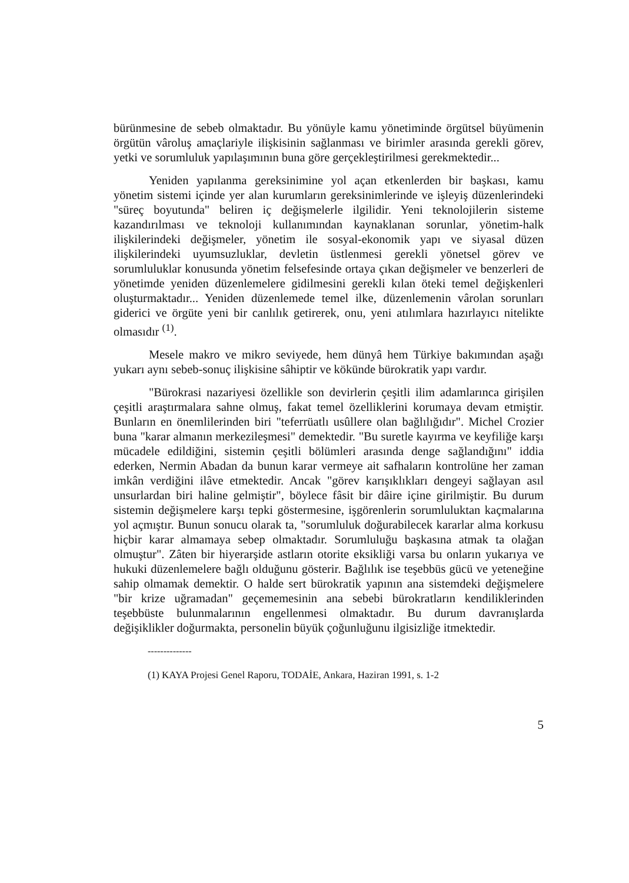bürünmesine de sebeb olmaktadır. Bu yönüyle kamu yönetiminde örgütsel büyümenin örgütün vâroluş amaçlariyle ilişkisinin sağlanması ve birimler arasında gerekli görev, yetki ve sorumluluk yapılaşımının buna göre gerçekleştirilmesi gerekmektedir...
Yeniden yapılanma gereksinimine yol açan etkenlerden bir başkası, kamu yönetim sistemi içinde yer alan kurumların gereksinimlerinde ve işleyiş düzenlerindeki "süreç boyutunda" beliren iç değişmelerle ilgilidir. Yeni teknolojilerin sisteme kazandırılması ve teknoloji kullanımından kaynaklanan sorunlar, yönetim-halk ilişkilerindeki değişmeler, yönetim ile sosyal-ekonomik yapı ve siyasal düzen ilişkilerindeki uyumsuzluklar, devletin üstlenmesi gerekli yönetsel görev ve sorumluluklar konusunda yönetim felsefesinde ortaya çıkan değişmeler ve benzerleri de yönetimde yeniden düzenlemelere gidilmesini gerekli kılan öteki temel değişkenleri oluşturmaktadır... Yeniden düzenlemede temel ilke, düzenlemenin vârolan sorunları giderici ve örgüte yeni bir canlılık getirerek, onu, yeni atılımlara hazırlayıcı nitelikte olmasıdır <sup>(1)</sup>.
Mesele makro ve mikro seviyede, hem dünyâ hem Türkiye bakımından aşağı yukarı aynı sebeb-sonuç ilişkisine sâhiptir ve kökünde bürokratik yapı vardır.
"Bürokrasi nazariyesi özellikle son devirlerin çeşitli ilim adamlarınca girişilen çeşitli araştırmalara sahne olmuş, fakat temel özelliklerini korumaya devam etmiştir. Bunların en önemlilerinden biri "teferrüatlı usûllere olan bağlılığıdır". Michel Crozier buna "karar almanın merkezileşmesi" demektedir. "Bu suretle kayırma ve keyfiliğe karşı mücadele edildiğini, sistemin çeşitli bölümleri arasında denge sağlandığını" iddia ederken, Nermin Abadan da bunun karar vermeye ait safhaların kontrolüne her zaman imkân verdiğini ilâve etmektedir. Ancak "görev karışıklıkları dengeyi sağlayan asıl unsurlardan biri haline gelmiştir", böylece fâsit bir dâire içine girilmiştir. Bu durum sistemin değişmelere karşı tepki göstermesine, işgörenlerin sorumluluktan kaçmalarına yol açmıştır. Bunun sonucu olarak ta, "sorumluluk doğurabilecek kararlar alma korkusu hiçbir karar almamaya sebep olmaktadır. Sorumluluğu başkasına atmak ta olağan olmuştur". Zâten bir hiyerarşide astların otorite eksikliği varsa bu onların yukarıya ve hukuki düzenlemelere bağlı olduğunu gösterir. Bağlılık ise teşebbüs gücü ve yeteneğine sahip olmamak demektir. O halde sert bürokratik yapının ana sistemdeki değişmelere "bir krize uğramadan" geçememesinin ana sebebi bürokratların kendiliklerinden teşebbüste bulunmalarının engellenmesi olmaktadır. Bu durum davranışlarda değişiklikler doğurmakta, personelin büyük çoğunluğunu ilgisizliğe itmektedir.
--------------
(1) KAYA Projesi Genel Raporu, TODAİE, Ankara, Haziran 1991, s. 1-2
5